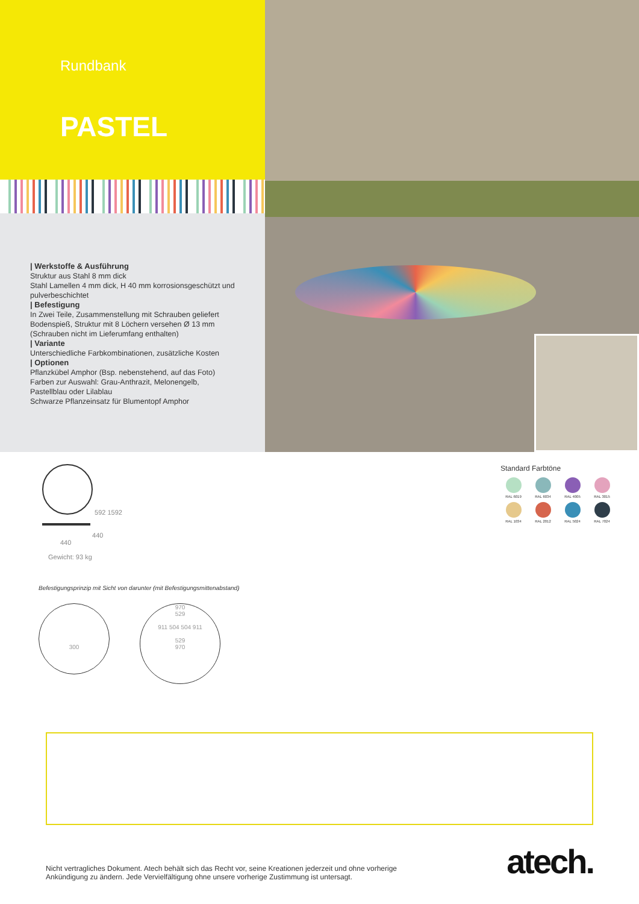Rundbank
PASTEL
| Werkstoffe & Ausführung
Struktur aus Stahl 8 mm dick
Stahl Lamellen 4 mm dick, H 40 mm korrosionsgeschützt und pulverbeschichtet
| Befestigung
In Zwei Teile, Zusammenstellung mit Schrauben geliefert
Bodenspieß, Struktur mit 8 Löchern versehen Ø 13 mm (Schrauben nicht im Lieferumfang enthalten)
| Variante
Unterschiedliche Farbkombinationen, zusätzliche Kosten
| Optionen
Pflanzkübel Amphor (Bsp. nebenstehend, auf das Foto) Farben zur Auswahl: Grau-Anthrazit, Melonengelb, Pastellblau oder Lilablau
Schwarze Pflanzeinsatz für Blumentopf Amphor
592 1592
440
440
Gewicht: 93 kg
Standard Farbtöne
RAL 6019
RAL 6034
RAL 4005
RAL 3015
RAL 1034
RAL 2012
RAL 5024
RAL 7024
Befestigungsprinzip mit Sicht von darunter (mit Befestigungsmittenabstand)
300
970
529
911 504 504 911
529
970
Nicht vertragliches Dokument. Atech behält sich das Recht vor, seine Kreationen jederzeit und ohne vorherige
Ankündigung zu ändern. Jede Vervielfältigung ohne unsere vorherige Zustimmung ist untersagt.
atech.